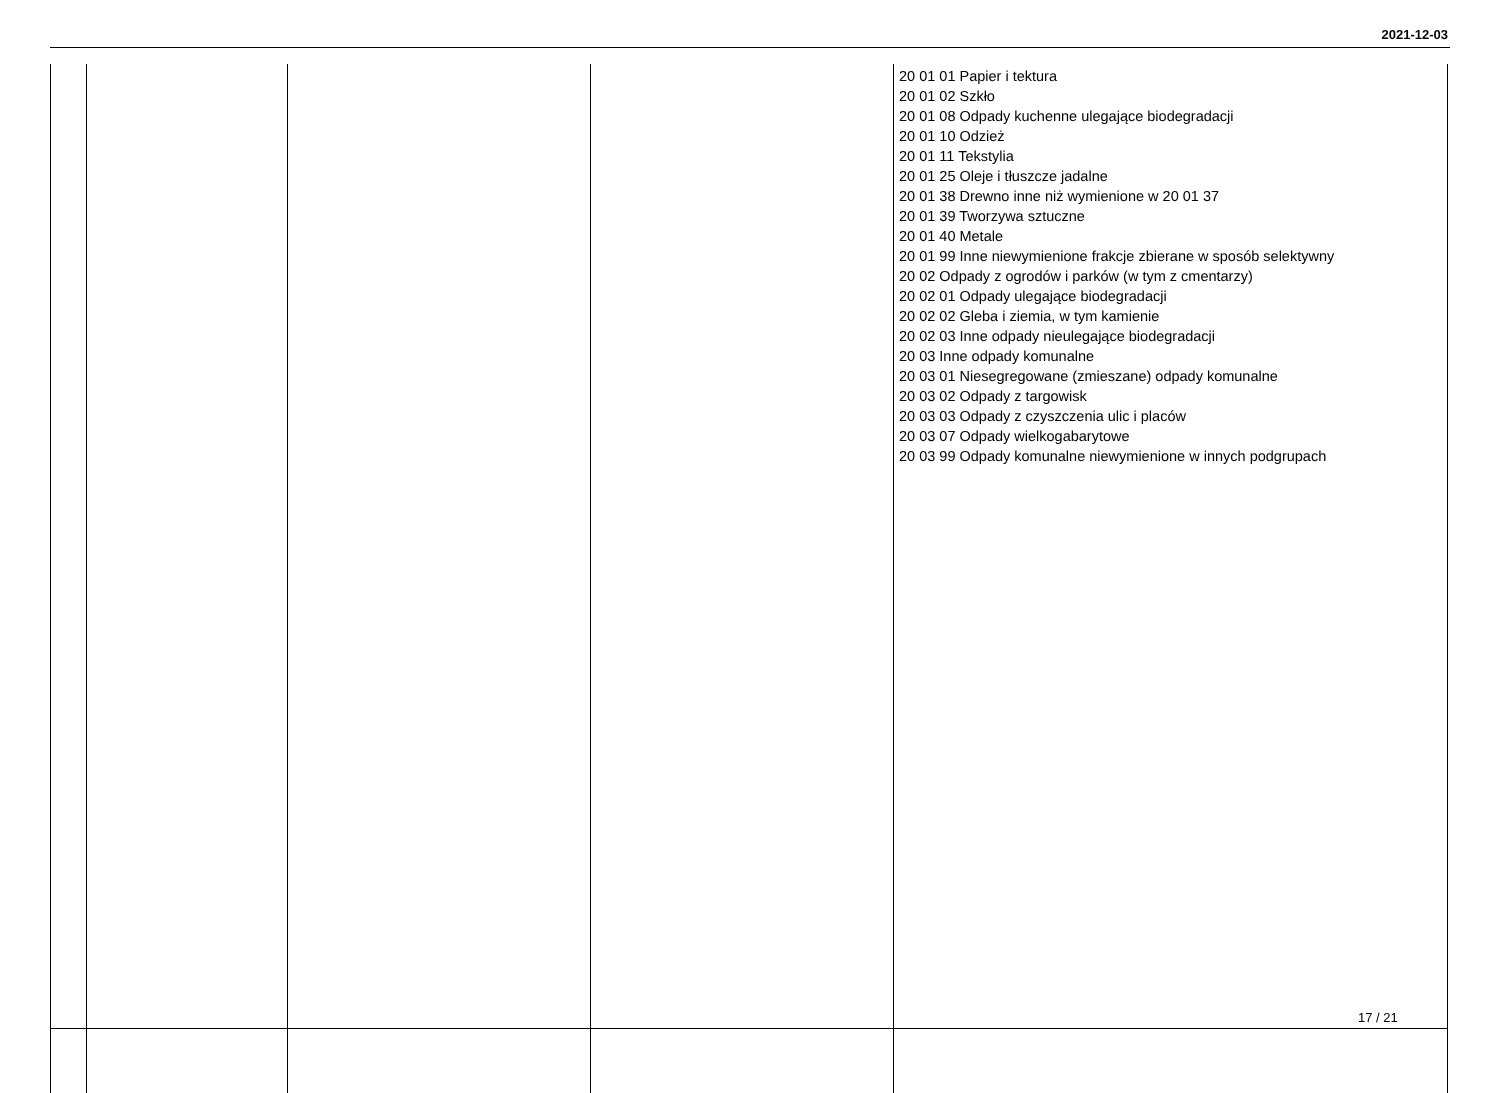2021-12-03
| | | | | 20 01 01 Papier i tektura 20 01 02 Szkło 20 01 08 Odpady kuchenne ulegające biodegradacji 20 01 10 Odzież 20 01 11 Tekstylia 20 01 25 Oleje i tłuszcze jadalne 20 01 38 Drewno inne niż wymienione w 20 01 37 20 01 39 Tworzywa sztuczne 20 01 40 Metale 20 01 99 Inne niewymienione frakcje zbierane w sposób selektywny 20 02 Odpady z ogrodów i parków (w tym z cmentarzy) 20 02 01 Odpady ulegające biodegradacji 20 02 02 Gleba i ziemia, w tym kamienie 20 02 03 Inne odpady nieulegające biodegradacji 20 03 Inne odpady komunalne 20 03 01 Niesegregowane (zmieszane) odpady komunalne 20 03 02 Odpady z targowisk 20 03 03 Odpady z czyszczenia ulic i placów 20 03 07 Odpady wielkogabarytowe 20 03 99 Odpady komunalne niewymienione w innych podgrupach |
17 / 21